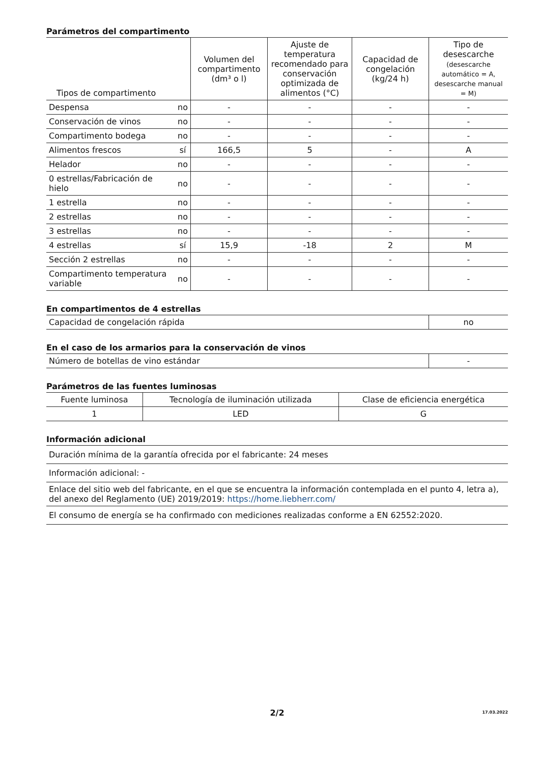Parámetros del compartimento
| Tipos de compartimento | | Volumen del compartimento (dm³ o l) | Ajuste de temperatura recomendado para conservación optimizada de alimentos (°C) | Capacidad de congelación (kg/24 h) | Tipo de desescarche (desescarche automático = A, desescarche manual = M) |
| --- | --- | --- | --- | --- | --- |
| Despensa | no | - | - | - | - |
| Conservación de vinos | no | - | - | - | - |
| Compartimento bodega | no | - | - | - | - |
| Alimentos frescos | sí | 166,5 | 5 | - | A |
| Helador | no | - | - | - | - |
| 0 estrellas/Fabricación de hielo | no | - | - | - | - |
| 1 estrella | no | - | - | - | - |
| 2 estrellas | no | - | - | - | - |
| 3 estrellas | no | - | - | - | - |
| 4 estrellas | sí | 15,9 | -18 | 2 | M |
| Sección 2 estrellas | no | - | - | - | - |
| Compartimento temperatura variable | no | - | - | - | - |
En compartimentos de 4 estrellas
| Capacidad de congelación rápida | no |
En el caso de los armarios para la conservación de vinos
| Número de botellas de vino estándar | - |
Parámetros de las fuentes luminosas
| Fuente luminosa | Tecnología de iluminación utilizada | Clase de eficiencia energética |
| 1 | LED | G |
Información adicional
| Duración mínima de la garantía ofrecida por el fabricante: 24 meses |
| Información adicional: - |
| Enlace del sitio web del fabricante, en el que se encuentra la información contemplada en el punto 4, letra a), del anexo del Reglamento (UE) 2019/2019: https://home.liebherr.com/ |
| El consumo de energía se ha confirmado con mediciones realizadas conforme a EN 62552:2020. |
2/2 17.03.2022